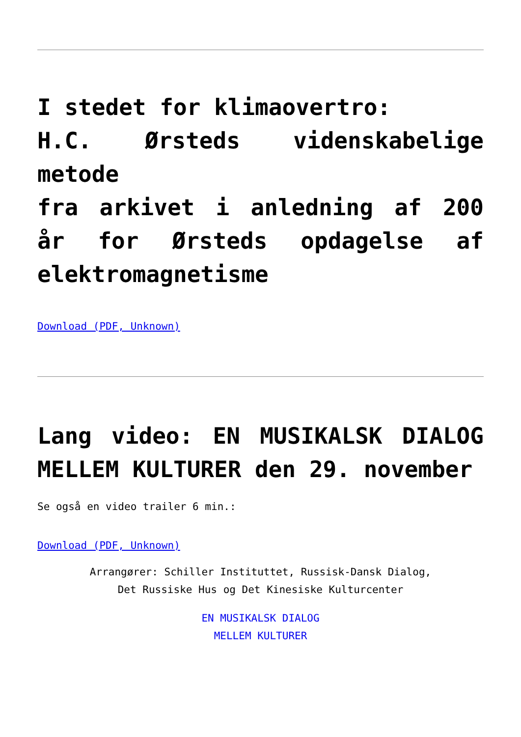I stedet for klimaovertro:
H.C. Ørsteds videnskabelige metode
fra arkivet i anledning af 200 år for Ørsteds opdagelse af elektromagnetisme
Download (PDF, Unknown)
Lang video: EN MUSIKALSK DIALOG MELLEM KULTURER den 29. november
Se også en video trailer 6 min.:
Download (PDF, Unknown)
Arrangører: Schiller Instituttet, Russisk-Dansk Dialog,
Det Russiske Hus og Det Kinesiske Kulturcenter
EN MUSIKALSK DIALOG
MELLEM KULTURER